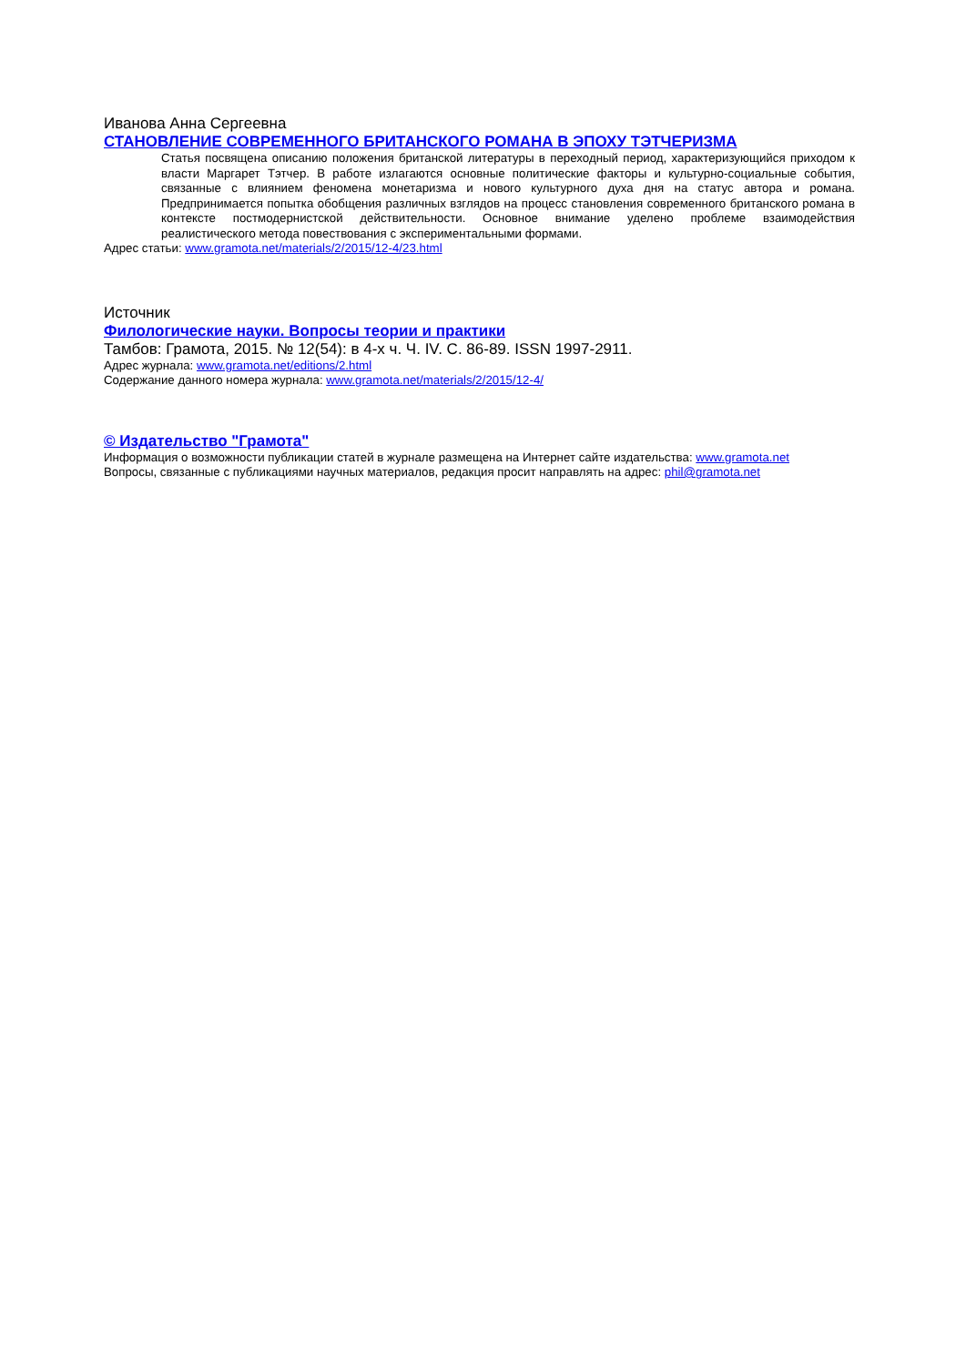Иванова Анна Сергеевна
СТАНОВЛЕНИЕ СОВРЕМЕННОГО БРИТАНСКОГО РОМАНА В ЭПОХУ ТЭТЧЕРИЗМА
Статья посвящена описанию положения британской литературы в переходный период, характеризующийся приходом к власти Маргарет Тэтчер. В работе излагаются основные политические факторы и культурно-социальные события, связанные с влиянием феномена монетаризма и нового культурного духа дня на статус автора и романа. Предпринимается попытка обобщения различных взглядов на процесс становления современного британского романа в контексте постмодернистской действительности. Основное внимание уделено проблеме взаимодействия реалистического метода повествования с экспериментальными формами.
Адрес статьи: www.gramota.net/materials/2/2015/12-4/23.html
Источник
Филологические науки. Вопросы теории и практики
Тамбов: Грамота, 2015. № 12(54): в 4-х ч. Ч. IV. C. 86-89. ISSN 1997-2911.
Адрес журнала: www.gramota.net/editions/2.html
Содержание данного номера журнала: www.gramota.net/materials/2/2015/12-4/
© Издательство "Грамота"
Информация о возможности публикации статей в журнале размещена на Интернет сайте издательства: www.gramota.net
Вопросы, связанные с публикациями научных материалов, редакция просит направлять на адрес: phil@gramota.net